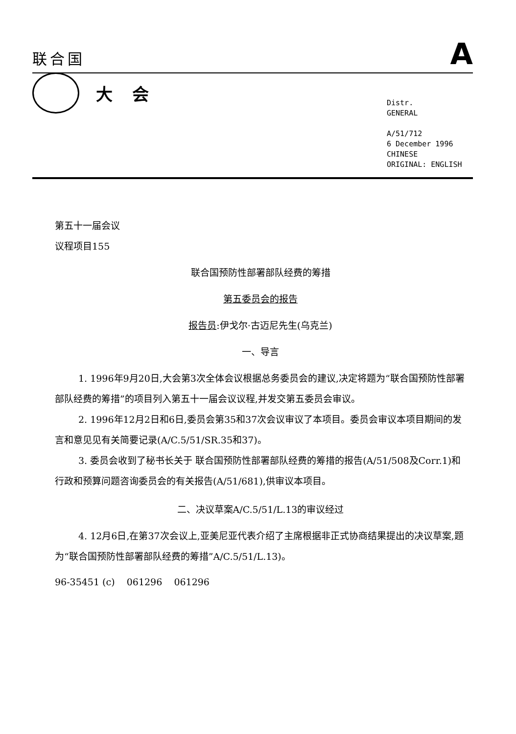联合国 A
大会
Distr.
GENERAL
A/51/712
6 December 1996
CHINESE
ORIGINAL: ENGLISH
第五十一届会议
议程项目155
联合国预防性部署部队经费的筹措
第五委员会的报告
报告员:伊戈尔·古迈尼先生(乌克兰)
一、导言
1. 1996年9月20日,大会第3次全体会议根据总务委员会的建议,决定将题为“联合国预防性部署部队经费的筹措”的项目列入第五十一届会议议程,并发交第五委员会审议。
2. 1996年12月2日和6日,委员会第35和37次会议审议了本项目。委员会审议本项目期间的发言和意见见有关简要记录(A/C.5/51/SR.35和37)。
3. 委员会收到了秘书长关于 联合国预防性部署部队经费的筹措的报告(A/51/508及Corr.1)和行政和预算问题咨询委员会的有关报告(A/51/681),供审议本项目。
二、决议草案A/C.5/51/L.13的审议经过
4. 12月6日,在第37次会议上,亚美尼亚代表介绍了主席根据非正式协商结果提出的决议草案,题为“联合国预防性部署部队经费的筹措”A/C.5/51/L.13)。
96-35451 (c) 061296 061296